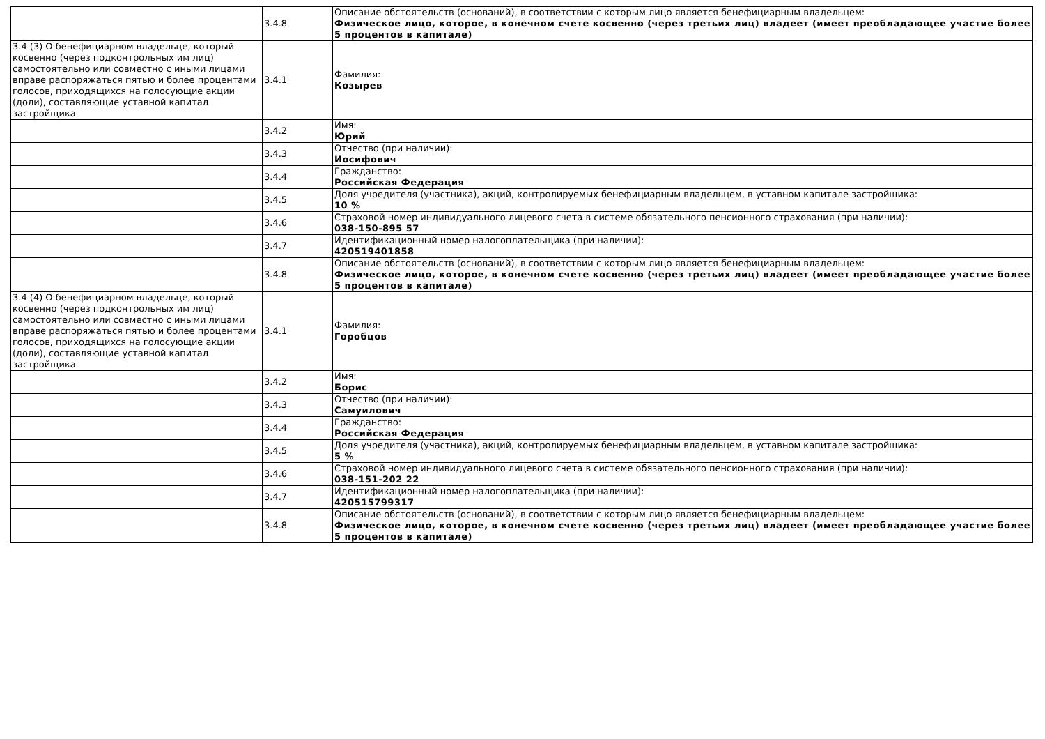| | 3.4.8 | Описание обстоятельств (оснований), в соответствии с которым лицо является бенефициарным владельцем: Физическое лицо, которое, в конечном счете косвенно (через третьих лиц) владеет (имеет преобладающее участие более 5 процентов в капитале) |
| 3.4 (3) О бенефициарном владельце, который косвенно (через подконтрольных им лиц) самостоятельно или совместно с иными лицами вправе распоряжаться пятью и более процентами голосов, приходящихся на голосующие акции (доли), составляющие уставной капитал застройщика | 3.4.1 | Фамилия: Козырев |
| | 3.4.2 | Имя: Юрий |
| | 3.4.3 | Отчество (при наличии): Иосифович |
| | 3.4.4 | Гражданство: Российская Федерация |
| | 3.4.5 | Доля учредителя (участника), акций, контролируемых бенефициарным владельцем, в уставном капитале застройщика: 10 % |
| | 3.4.6 | Страховой номер индивидуального лицевого счета в системе обязательного пенсионного страхования (при наличии): 038-150-895 57 |
| | 3.4.7 | Идентификационный номер налогоплательщика (при наличии): 420519401858 |
| | 3.4.8 | Описание обстоятельств (оснований), в соответствии с которым лицо является бенефициарным владельцем: Физическое лицо, которое, в конечном счете косвенно (через третьих лиц) владеет (имеет преобладающее участие более 5 процентов в капитале) |
| 3.4 (4) О бенефициарном владельце, который косвенно (через подконтрольных им лиц) самостоятельно или совместно с иными лицами вправе распоряжаться пятью и более процентами голосов, приходящихся на голосующие акции (доли), составляющие уставной капитал застройщика | 3.4.1 | Фамилия: Горобцов |
| | 3.4.2 | Имя: Борис |
| | 3.4.3 | Отчество (при наличии): Самуилович |
| | 3.4.4 | Гражданство: Российская Федерация |
| | 3.4.5 | Доля учредителя (участника), акций, контролируемых бенефициарным владельцем, в уставном капитале застройщика: 5 % |
| | 3.4.6 | Страховой номер индивидуального лицевого счета в системе обязательного пенсионного страхования (при наличии): 038-151-202 22 |
| | 3.4.7 | Идентификационный номер налогоплательщика (при наличии): 420515799317 |
| | 3.4.8 | Описание обстоятельств (оснований), в соответствии с которым лицо является бенефициарным владельцем: Физическое лицо, которое, в конечном счете косвенно (через третьих лиц) владеет (имеет преобладающее участие более 5 процентов в капитале) |